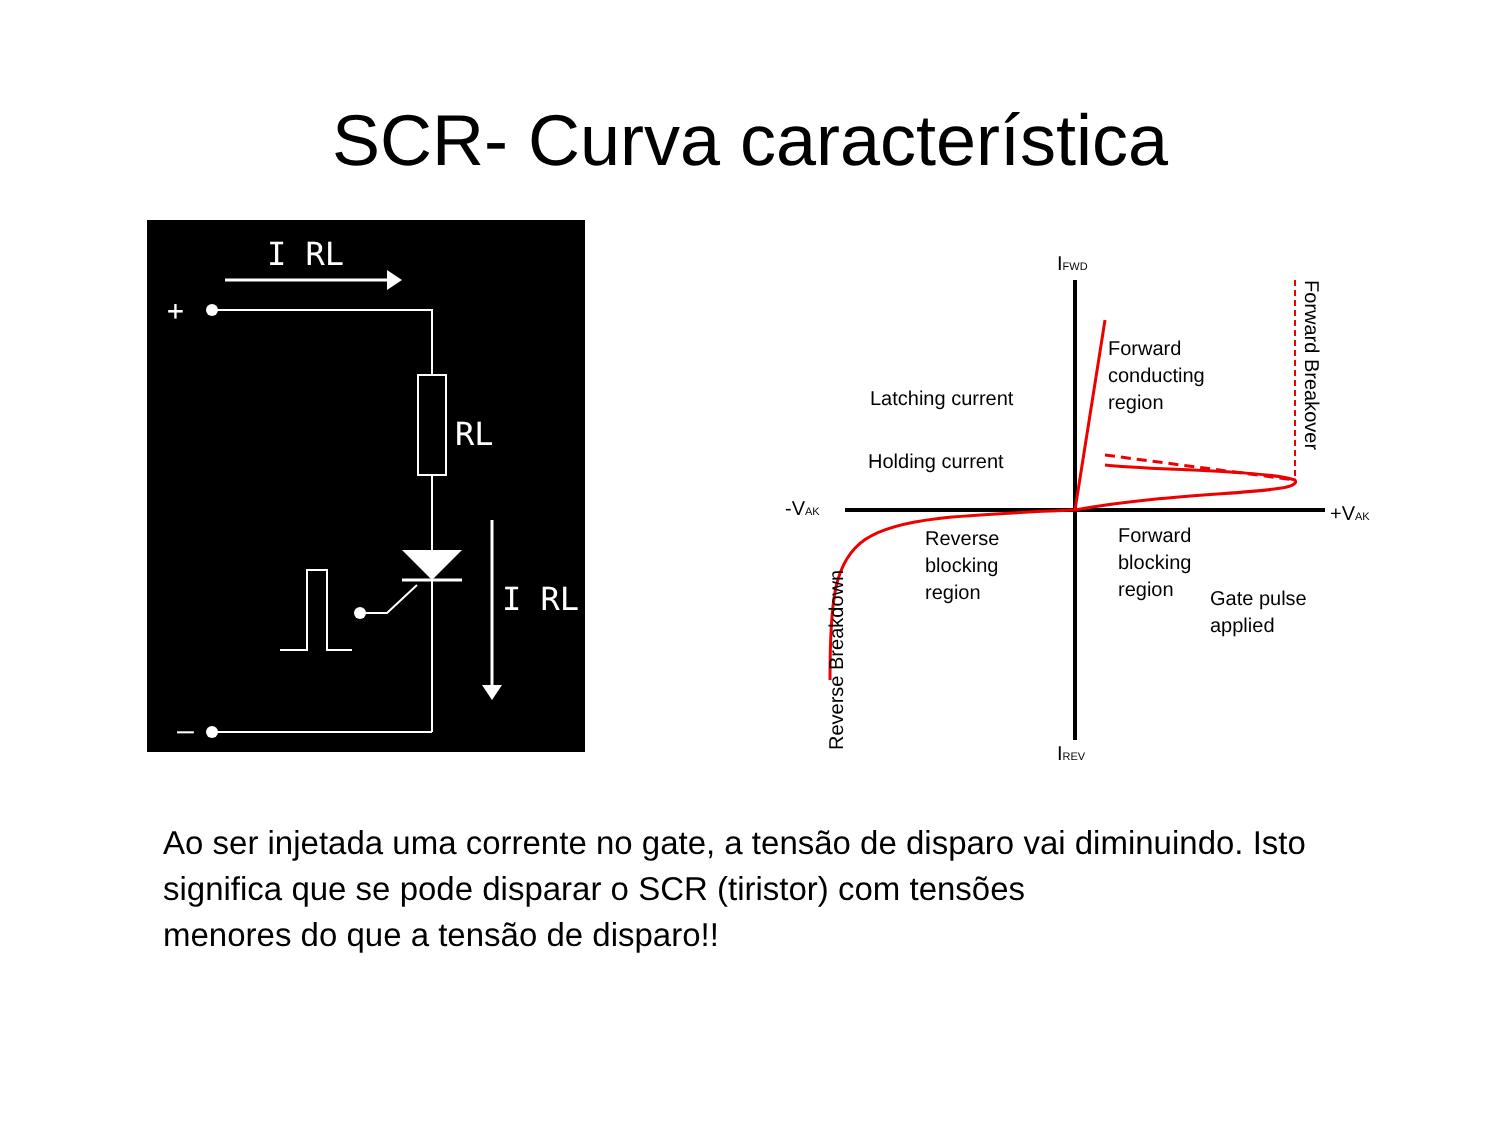SCR- Curva característica
I RL
+
RL
I RL
–
IFWD
IREV
-VAK
+VAK
Forward
conducting
region
Latching current
Holding current
Reverse
blocking
region
Forward
blocking
region
Gate pulse
applied
Forward Breakover
Reverse Breakdown
Ao ser injetada uma corrente no gate, a tensão de disparo vai diminuindo. Isto significa que se pode disparar o SCR (tiristor) com tensões
menores do que a tensão de disparo!!